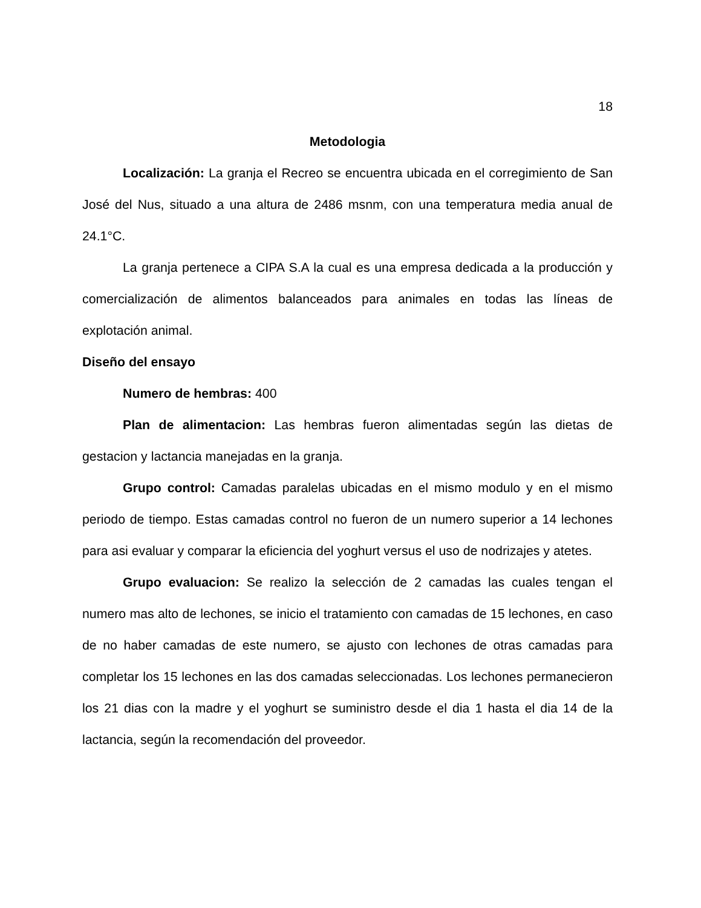18
Metodologia
Localización: La granja el Recreo se encuentra ubicada en el corregimiento de San José del Nus, situado a una altura de 2486 msnm, con una temperatura media anual de 24.1°C.
La granja pertenece a CIPA S.A la cual es una empresa dedicada a la producción y comercialización de alimentos balanceados para animales en todas las líneas de explotación animal.
Diseño del ensayo
Numero de hembras: 400
Plan de alimentacion: Las hembras fueron alimentadas según las dietas de gestacion y lactancia manejadas en la granja.
Grupo control: Camadas paralelas ubicadas en el mismo modulo y en el mismo periodo de tiempo. Estas camadas control no fueron de un numero superior a 14 lechones para asi evaluar y comparar la eficiencia del yoghurt versus el uso de nodrizajes y atetes.
Grupo evaluacion: Se realizo la selección de 2 camadas las cuales tengan el numero mas alto de lechones, se inicio el tratamiento con camadas de 15 lechones, en caso de no haber camadas de este numero, se ajusto con lechones de otras camadas para completar los 15 lechones en las dos camadas seleccionadas. Los lechones permanecieron los 21 dias con la madre y el yoghurt se suministro desde el dia 1 hasta el dia 14 de la lactancia, según la recomendación del proveedor.